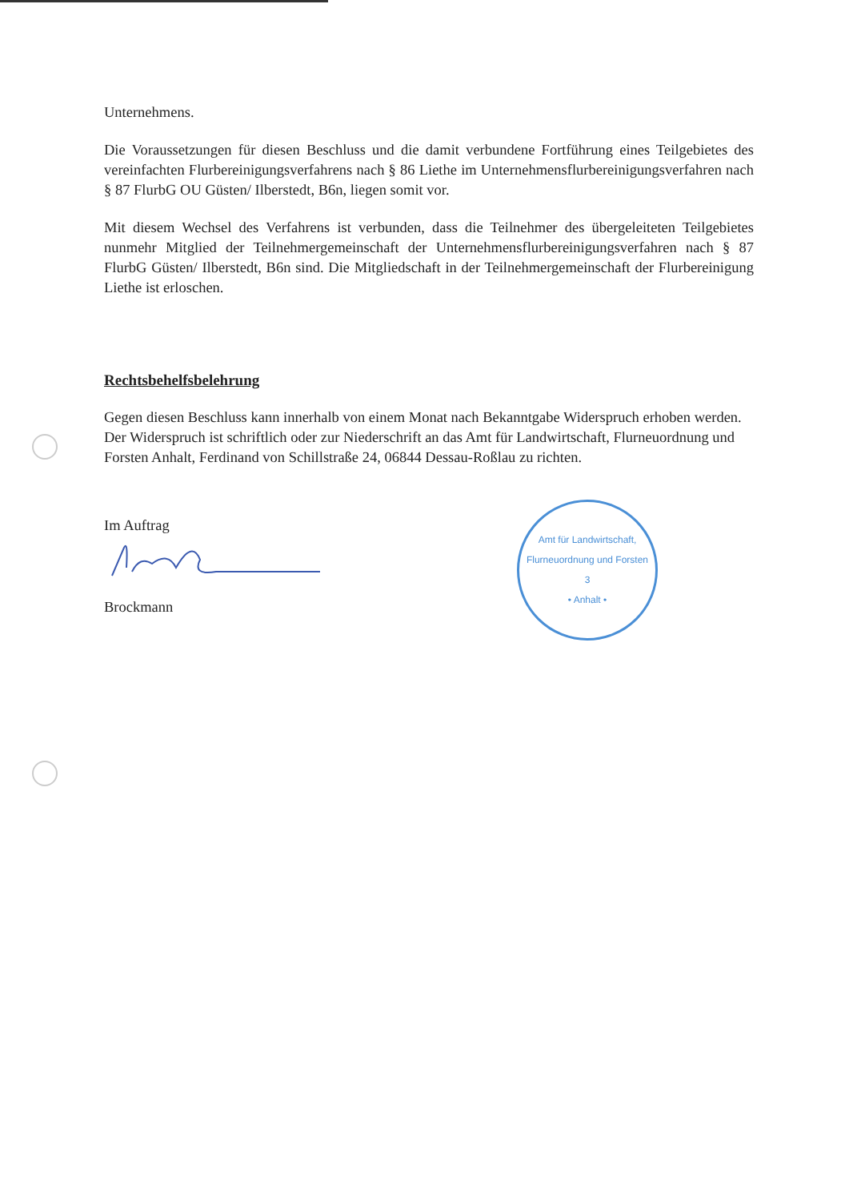Unternehmens.
Die Voraussetzungen für diesen Beschluss und die damit verbundene Fortführung eines Teilgebietes des vereinfachten Flurbereinigungsverfahrens nach § 86 Liethe im Unternehmensflurbereinigungsverfahren nach § 87 FlurbG OU Güsten/ Ilberstedt, B6n, liegen somit vor.
Mit diesem Wechsel des Verfahrens ist verbunden, dass die Teilnehmer des übergeleiteten Teilgebietes nunmehr Mitglied der Teilnehmergemeinschaft der Unternehmensflurbereinigungsverfahren nach § 87 FlurbG Güsten/ Ilberstedt, B6n sind. Die Mitgliedschaft in der Teilnehmergemeinschaft der Flurbereinigung Liethe ist erloschen.
Rechtsbehelfsbelehrung
Gegen diesen Beschluss kann innerhalb von einem Monat nach Bekanntgabe Widerspruch erhoben werden.
Der Widerspruch ist schriftlich oder zur Niederschrift an das Amt für Landwirtschaft, Flurneuordnung und Forsten Anhalt, Ferdinand von Schillstraße 24, 06844 Dessau-Roßlau zu richten.
Im Auftrag
Brockmann
Amt für Landwirtschaft, Flurneuordnung und Forsten
3
• Anhalt •